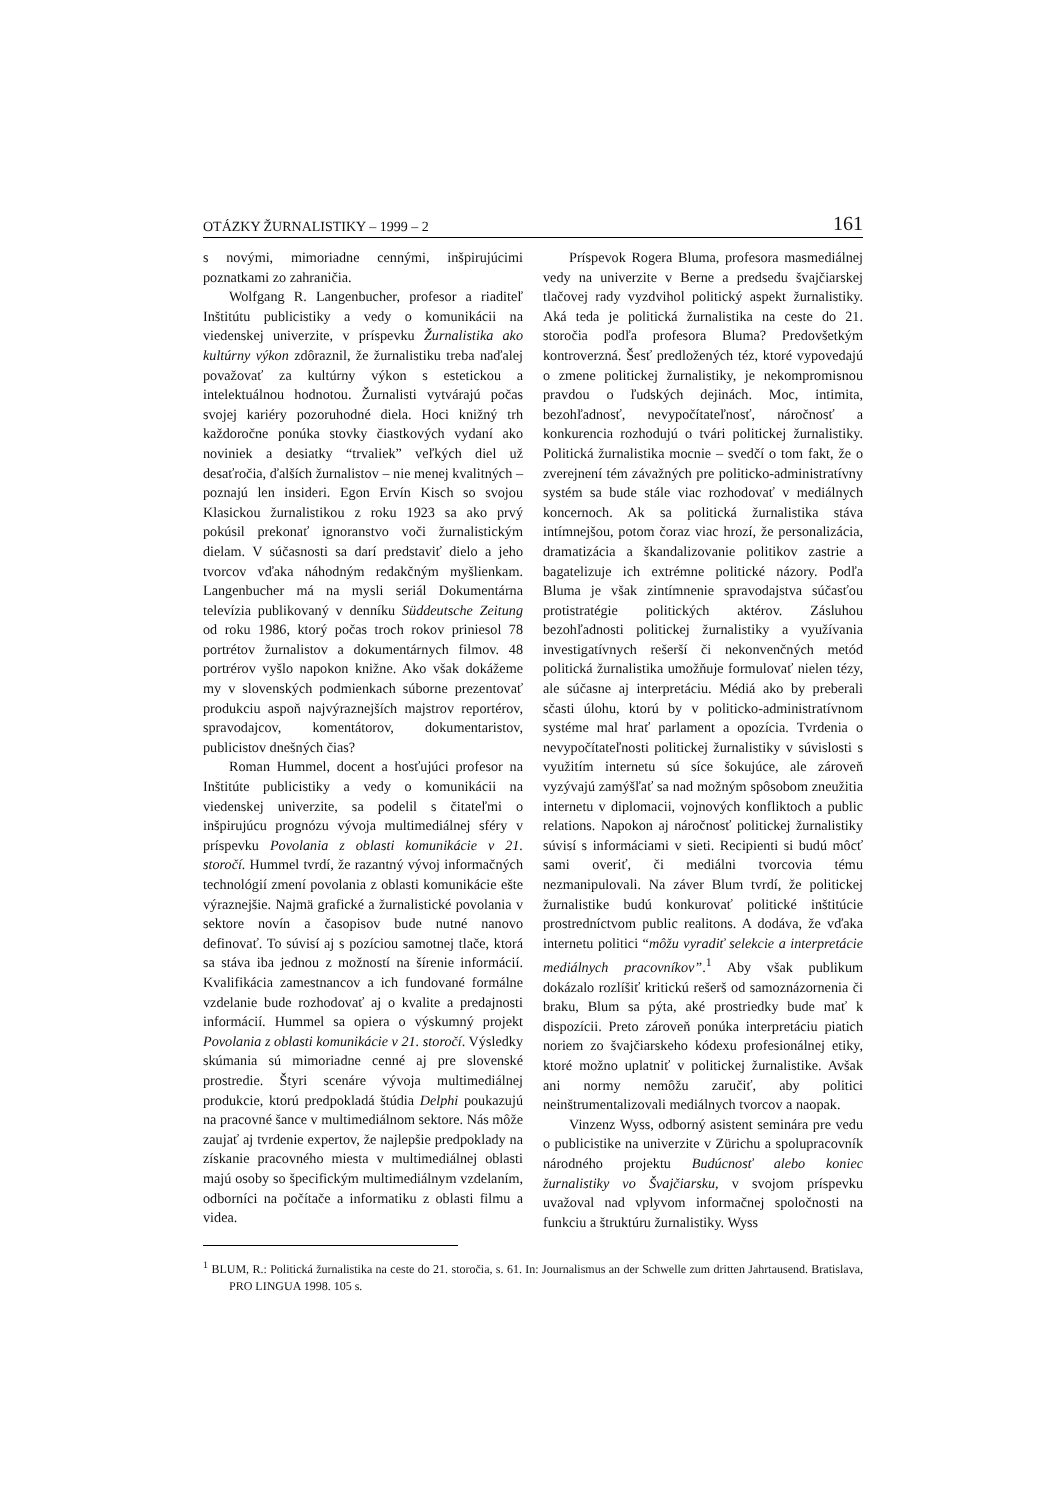OTÁZKY ŽURNALISTIKY – 1999 – 2 161
s novými, mimoriadne cennými, inšpirujúcimi poznatkami zo zahraničia.
Wolfgang R. Langenbucher, profesor a riaditeľ Inštitútu publicistiky a vedy o komunikácii na viedenskej univerzite, v príspevku Žurnalistika ako kultúrny výkon zdôraznil, že žurnalistiku treba naďalej považovať za kultúrny výkon s estetickou a intelektuálnou hodnotou. Žurnalisti vytvárajú počas svojej kariéry pozoruhodné diela. Hoci knižný trh každoročne ponúka stovky čiastkových vydaní ako noviniek a desiatky “trvaliek” veľkých diel už desaťročia, ďalších žurnalistov – nie menej kvalitných – poznajú len insideri. Egon Ervín Kisch so svojou Klasickou žurnalistikou z roku 1923 sa ako prvý pokúsil prekonať ignoranstvo voči žurnalistickým dielam. V súčasnosti sa darí predstaviť dielo a jeho tvorcov vďaka náhodným redakčným myšlienkam. Langenbucher má na mysli seriál Dokumentárna televízia publikovaný v denníku Süddeutsche Zeitung od roku 1986, ktorý počas troch rokov priniesol 78 portrétov žurnalistov a dokumentárnych filmov. 48 portrérov vyšlo napokon knižne. Ako však dokážeme my v slovenských podmienkach súborne prezentovať produkciu aspoň najvýraznejších majstrov reportérov, spravodajcov, komentátorov, dokumentaristov, publicistov dnešných čias?
Roman Hummel, docent a hosťujúci profesor na Inštitúte publicistiky a vedy o komunikácii na viedenskej univerzite, sa podelil s čitateľmi o inšpirujúcu prognózu vývoja multimediálnej sféry v príspevku Povolania z oblasti komunikácie v 21. storočí. Hummel tvrdí, že razantný vývoj informačných technológií zmení povolania z oblasti komunikácie ešte výraznejšie. Najmä grafické a žurnalistické povolania v sektore novín a časopisov bude nutné nanovo definovať. To súvisí aj s pozíciou samotnej tlače, ktorá sa stáva iba jednou z možností na šírenie informácií. Kvalifikácia zamestnancov a ich fundované formálne vzdelanie bude rozhodovať aj o kvalite a predajnosti informácií. Hummel sa opiera o výskumný projekt Povolania z oblasti komunikácie v 21. storočí. Výsledky skúmania sú mimoriadne cenné aj pre slovenské prostredie. Štyri scenáre vývoja multimediálnej produkcie, ktorú predpokladá štúdia Delphi poukazujú na pracovné šance v multimediálnom sektore. Nás môže zaujať aj tvrdenie expertov, že najlepšie predpoklady na získanie pracovného miesta v multimediálnej oblasti majú osoby so špecifickým multimediálnym vzdelaním, odborníci na počítače a informatiku z oblasti filmu a videa.
Príspevok Rogera Bluma, profesora masmediálnej vedy na univerzite v Berne a predsedu švajčiarskej tlačovej rady vyzdvihol politický aspekt žurnalistiky. Aká teda je politická žurnalistika na ceste do 21. storočia podľa profesora Bluma? Predovšetkým kontroverzná. Šesť predložených téz, ktoré vypovedajú o zmene politickej žurnalistiky, je nekompromisnou pravdou o ľudských dejinách. Moc, intimita, bezohľadnosť, nevypočítateľnosť, náročnosť a konkurencia rozhodujú o tvári politickej žurnalistiky. Politická žurnalistika mocnie – svedčí o tom fakt, že o zverejnení tém závažných pre politicko-administratívny systém sa bude stále viac rozhodovať v mediálnych koncernoch. Ak sa politická žurnalistika stáva intímnejšou, potom čoraz viac hrozí, že personalizácia, dramatizácia a škandalizovanie politikov zastrie a bagatelizuje ich extrémne politické názory. Podľa Bluma je však zintímnenie spravodajstva súčasťou protistratégie politických aktérov. Zásluhou bezohľadnosti politickej žurnalistiky a využívania investigatívnych rešerší či nekonvenčných metód politická žurnalistika umožňuje formulovať nielen tézy, ale súčasne aj interpretáciu. Médiá ako by preberali sčasti úlohu, ktorú by v politicko-administratívnom systéme mal hrať parlament a opozícia. Tvrdenia o nevypočítateľnosti politickej žurnalistiky v súvislosti s využitím internetu sú síce šokujúce, ale zároveň vyzývajú zamýšľať sa nad možným spôsobom zneužitia internetu v diplomacii, vojnových konfliktoch a public relations. Napokon aj náročnosť politickej žurnalistiky súvisí s informáciami v sieti. Recipienti si budú môcť sami overiť, či mediálni tvorcovia tému nezmanipulovali. Na záver Blum tvrdí, že politickej žurnalistike budú konkurovať politické inštitúcie prostredníctvom public realitons. A dodáva, že vďaka internetu politici “môžu vyradiť selekcie a interpretácie mediálnych pracovníkov”.<sup>1</sup> Aby však publikum dokázalo rozlíšiť kritickú rešerš od samoznázornenia či braku, Blum sa pýta, aké prostriedky bude mať k dispozícii. Preto zároveň ponúka interpretáciu piatich noriem zo švajčiarskeho kódexu profesionálnej etiky, ktoré možno uplatniť v politickej žurnalistike. Avšak ani normy nemôžu zaručiť, aby politici neinštrumentalizovali mediálnych tvorcov a naopak.
Vinzenz Wyss, odborný asistent seminára pre vedu o publicistike na univerzite v Zürichu a spolupracovník národného projektu Budúcnosť alebo koniec žurnalistiky vo Švajčiarsku, v svojom príspevku uvažoval nad vplyvom informačnej spoločnosti na funkciu a štruktúru žurnalistiky. Wyss
<sup>1</sup> BLUM, R.: Politická žurnalistika na ceste do 21. storočia, s. 61. In: Journalismus an der Schwelle zum dritten Jahrtausend. Bratislava, PRO LINGUA 1998. 105 s.